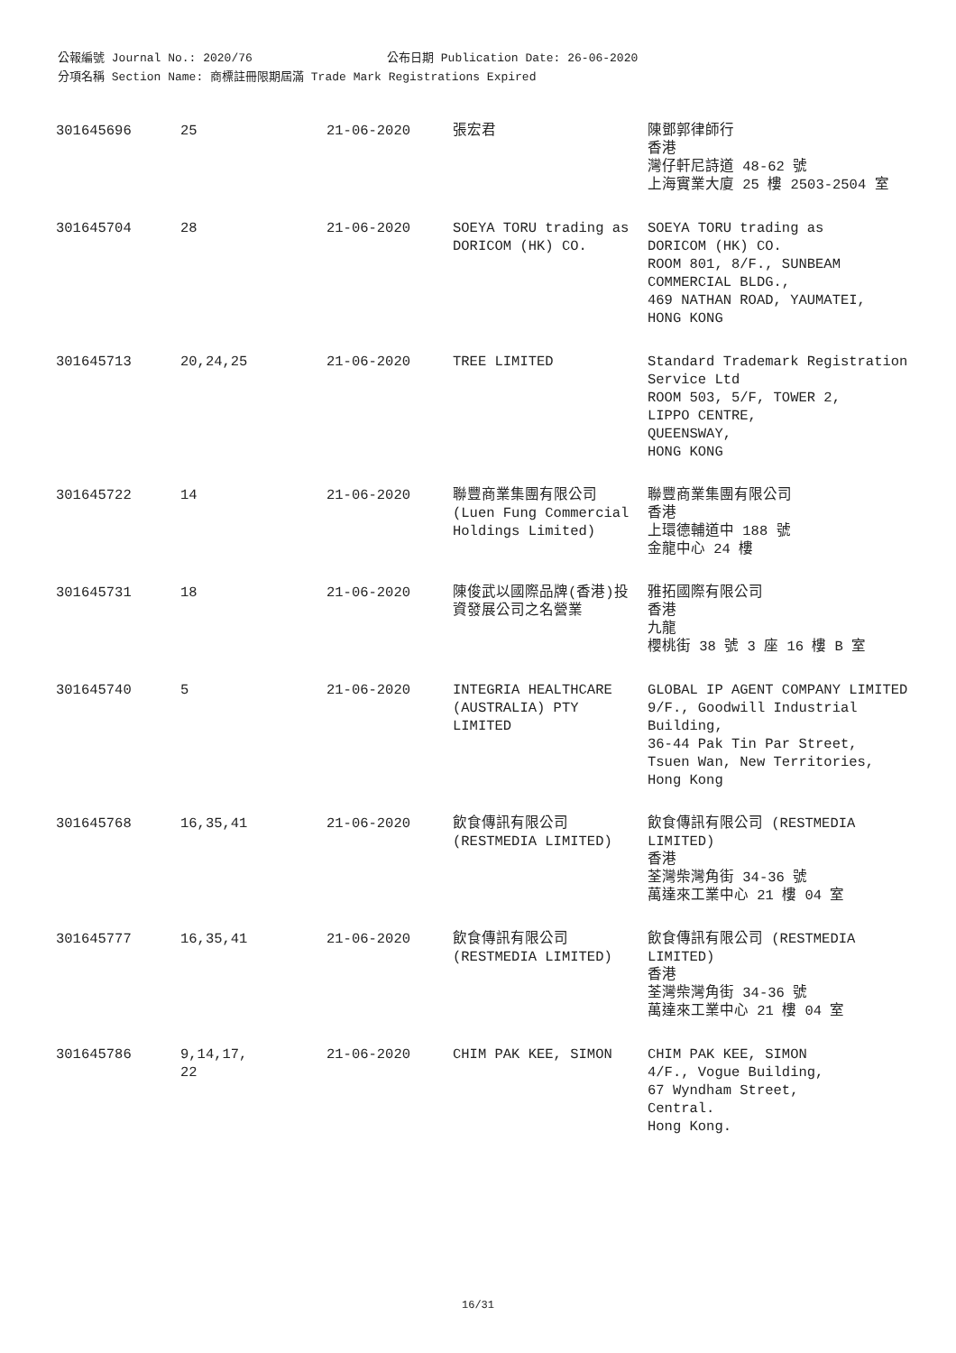公報編號 Journal No.: 2020/76 公布日期 Publication Date: 26-06-2020
分項名稱 Section Name: 商標註冊限期屆滿 Trade Mark Registrations Expired
| 301645696 | 25 | 21-06-2020 | 張宏君 | 陳鄧郭律師行 香港 灣仔軒尼詩道 48-62 號 上海實業大廈 25 樓 2503-2504 室 |
| 301645704 | 28 | 21-06-2020 | SOEYA TORU trading as DORICOM (HK) CO. | SOEYA TORU trading as DORICOM (HK) CO. ROOM 801, 8/F., SUNBEAM COMMERCIAL BLDG., 469 NATHAN ROAD, YAUMATEI, HONG KONG |
| 301645713 | 20,24,25 | 21-06-2020 | TREE LIMITED | Standard Trademark Registration Service Ltd ROOM 503, 5/F, TOWER 2, LIPPO CENTRE, QUEENSWAY, HONG KONG |
| 301645722 | 14 | 21-06-2020 | 聯豐商業集團有限公司 (Luen Fung Commercial Holdings Limited) | 聯豐商業集團有限公司 香港 上環德輔道中 188 號 金龍中心 24 樓 |
| 301645731 | 18 | 21-06-2020 | 陳俊武以國際品牌(香港)投資發展公司之名營業 | 雅拓國際有限公司 香港 九龍 櫻桃街 38 號 3 座 16 樓 B 室 |
| 301645740 | 5 | 21-06-2020 | INTEGRIA HEALTHCARE (AUSTRALIA) PTY LIMITED | GLOBAL IP AGENT COMPANY LIMITED 9/F., Goodwill Industrial Building, 36-44 Pak Tin Par Street, Tsuen Wan, New Territories, Hong Kong |
| 301645768 | 16,35,41 | 21-06-2020 | 飲食傳訊有限公司 (RESTMEDIA LIMITED) | 飲食傳訊有限公司 (RESTMEDIA LIMITED) 香港 荃灣柴灣角街 34-36 號 萬達來工業中心 21 樓 04 室 |
| 301645777 | 16,35,41 | 21-06-2020 | 飲食傳訊有限公司 (RESTMEDIA LIMITED) | 飲食傳訊有限公司 (RESTMEDIA LIMITED) 香港 荃灣柴灣角街 34-36 號 萬達來工業中心 21 樓 04 室 |
| 301645786 | 9,14,17, 22 | 21-06-2020 | CHIM PAK KEE, SIMON | CHIM PAK KEE, SIMON 4/F., Vogue Building, 67 Wyndham Street, Central. Hong Kong. |
16/31